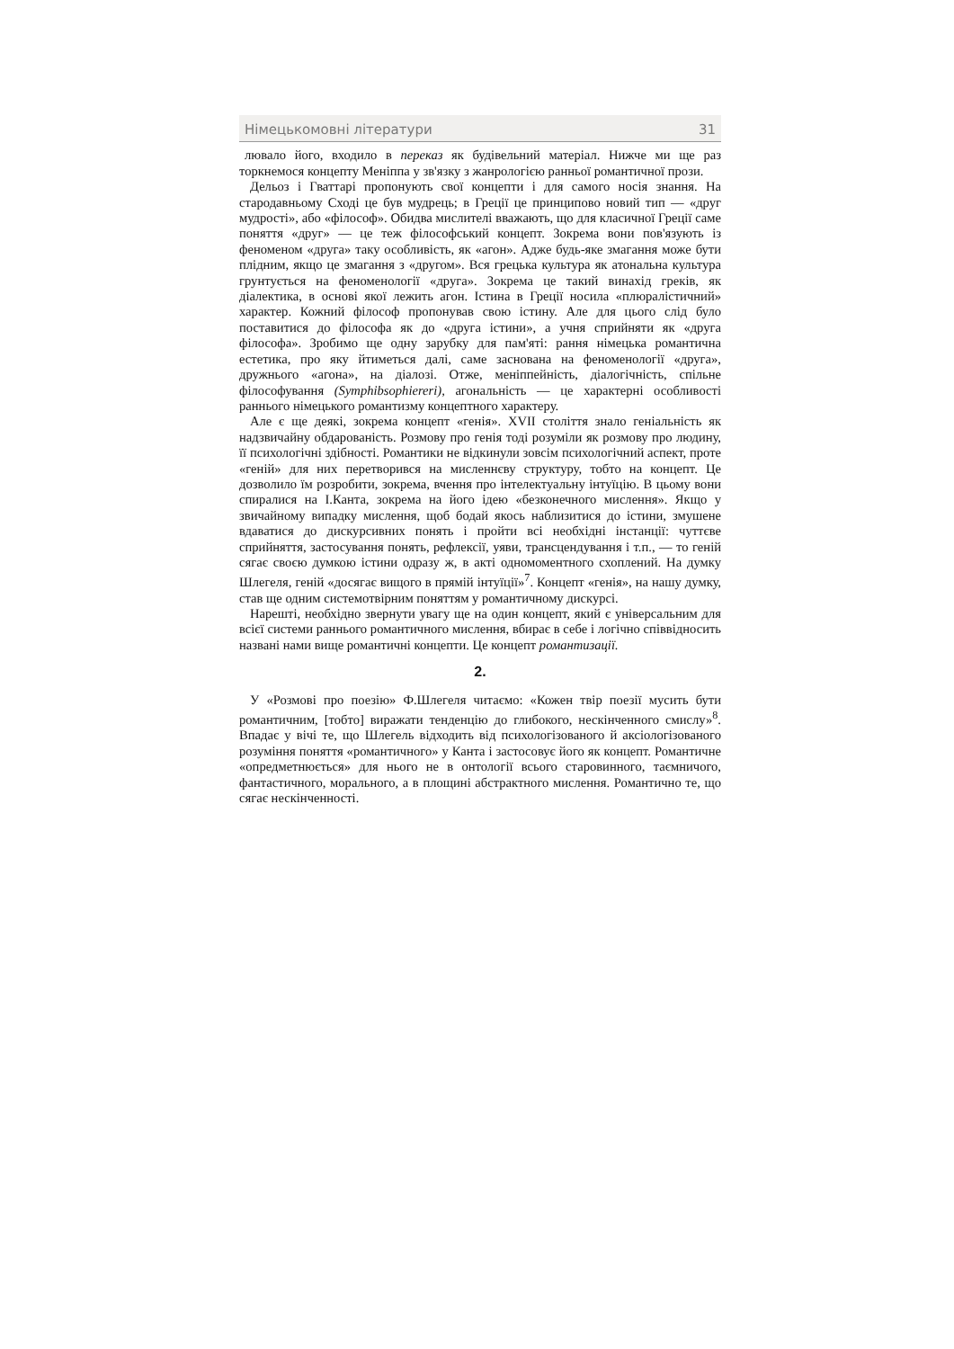Німецькомовні літератури 31
лювало його, входило в переказ як будівельний матеріал. Нижче ми ще раз торкнемося концепту Меніппа у зв'язку з жанрологією ранньої романтичної прози.
Дельоз і Гваттарі пропонують свої концепти і для самого носія знання. На стародавньому Сході це був мудрець; в Греції це принципово новий тип — «друг мудрості», або «філософ». Обидва мислителі вважають, що для класичної Греції саме поняття «друг» — це теж філософський концепт. Зокрема вони пов'язують із феноменом «друга» таку особливість, як «агон». Адже будь-яке змагання може бути плідним, якщо це змагання з «другом». Вся грецька культура як атональна культура грунтується на феноменології «друга». Зокрема це такий винахід греків, як діалектика, в основі якої лежить агон. Істина в Греції носила «плюралістичний» характер. Кожний філософ пропонував свою істину. Але для цього слід було поставитися до філософа як до «друга істини», а учня сприйняти як «друга філософа». Зробимо ще одну зарубку для пам'яті: рання німецька романтична естетика, про яку йтиметься далі, саме заснована на феноменології «друга», дружнього «агона», на діалозі. Отже, меніппейність, діалогічність, спільне філософування (Symphibsophiereri), агональність — це характерні особливості раннього німецького романтизму концептного характеру.
Але є ще деякі, зокрема концепт «генія». XVII століття знало геніальність як надзвичайну обдарованість. Розмову про генія тоді розуміли як розмову про людину, її психологічні здібності. Романтики не відкинули зовсім психологічний аспект, проте «геній» для них перетворився на мисленнєву структуру, тобто на концепт. Це дозволило їм розробити, зокрема, вчення про інтелектуальну інтуїцію. В цьому вони спиралися на І.Канта, зокрема на його ідею «безконечного мислення». Якщо у звичайному випадку мислення, щоб бодай якось наблизитися до істини, змушене вдаватися до дискурсивних понять і пройти всі необхідні інстанції: чуттєве сприйняття, застосування понять, рефлексії, уяви, трансцендування і т.п., — то геній сягає своєю думкою істини одразу ж, в акті одномоментного схоплений. На думку Шлегеля, геній «досягає вищого в прямій інтуїції»<sup>7</sup>. Концепт «генія», на нашу думку, став ще одним системотвірним поняттям у романтичному дискурсі.
Нарешті, необхідно звернути увагу ще на один концепт, який є універсальним для всієї системи раннього романтичного мислення, вбирає в себе і логічно співвідносить названі нами вище романтичні концепти. Це концепт романтизації.
2.
У «Розмові про поезію» Ф.Шлегеля читаємо: «Кожен твір поезії мусить бути романтичним, [тобто] виражати тенденцію до глибокого, нескінченного смислу»<sup>8</sup>. Впадає у вічі те, що Шлегель відходить від психологізованого й аксіологізованого розуміння поняття «романтичного» у Канта і застосовує його як концепт. Романтичне «опредметнюється» для нього не в онтології всього старовинного, таємничого, фантастичного, морального, а в площині абстрактного мислення. Романтично те, що сягає нескінченності.